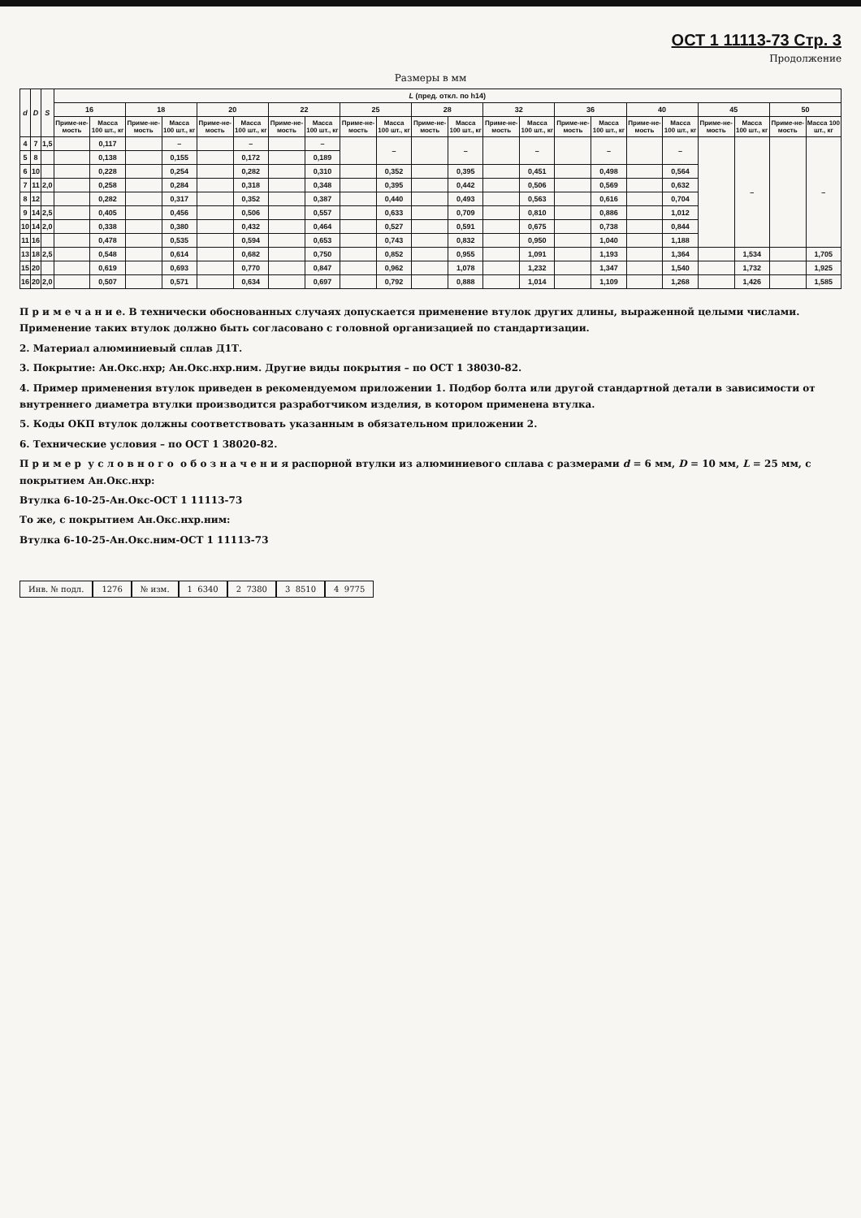ОСТ 1 11113-73 Стр. 3
Продолжение
Размеры в мм
| d | D | S | L (пред. откл. по h14) | | | | | | | | | | | | | | | | | | | | | |
| --- | --- | --- | --- | --- | --- | --- | --- | --- | --- | --- | --- | --- | --- | --- | --- | --- | --- | --- | --- | --- | --- | --- | --- | --- |
| | | | 16 | | 18 | | 20 | | 22 | | 25 | | 28 | | 32 | | 36 | | 40 | | 45 | | 50 | |
| | | | Приме-не-мость | Масса 100 шт., кг | Приме-не-мость | Масса 100 шт., кг | Приме-не-мость | Масса 100 шт., кг | Приме-не-мость | Масса 100 шт., кг | Приме-не-мость | Масса 100 шт., кг | Приме-не-мость | Масса 100 шт., кг | Приме-не-мость | Масса 100 шт., кг | Приме-не-мость | Масса 100 шт., кг | Приме-не-мость | Масса 100 шт., кг | Приме-не-мость | Масса 100 шт., кг | Приме-не-мость | Масса 100 шт., кг |
| 4 | 7 | 1,5 | | 0,117 | | – | | – | | – | | – | | – | | – | | – | | – | | – | | – |
| 5 | 8 | | | 0,138 | | 0,155 | | 0,172 | | 0,189 | | | | | | | | | | | | | | |
| 6 | 10 | | | 0,228 | | 0,254 | | 0,282 | | 0,310 | | 0,352 | | 0,395 | | 0,451 | | 0,498 | | 0,564 | | | | |
| 7 | 11 | 2,0 | | 0,258 | | 0,284 | | 0,318 | | 0,348 | | 0,395 | | 0,442 | | 0,506 | | 0,569 | | 0,632 | | | | |
| 8 | 12 | | | 0,282 | | 0,317 | | 0,352 | | 0,387 | | 0,440 | | 0,493 | | 0,563 | | 0,616 | | 0,704 | | | | |
| 9 | 14 | 2,5 | | 0,405 | | 0,456 | | 0,506 | | 0,557 | | 0,633 | | 0,709 | | 0,810 | | 0,886 | | 1,012 | | | | |
| 10 | 14 | 2,0 | | 0,338 | | 0,380 | | 0,432 | | 0,464 | | 0,527 | | 0,591 | | 0,675 | | 0,738 | | 0,844 | | | | |
| 11 | 16 | | | 0,478 | | 0,535 | | 0,594 | | 0,653 | | 0,743 | | 0,832 | | 0,950 | | 1,040 | | 1,188 | | | | |
| 13 | 18 | 2,5 | | 0,548 | | 0,614 | | 0,682 | | 0,750 | | 0,852 | | 0,955 | | 1,091 | | 1,193 | | 1,364 | | 1,534 | | 1,705 |
| 15 | 20 | | | 0,619 | | 0,693 | | 0,770 | | 0,847 | | 0,962 | | 1,078 | | 1,232 | | 1,347 | | 1,540 | | 1,732 | | 1,925 |
| 16 | 20 | 2,0 | | 0,507 | | 0,571 | | 0,634 | | 0,697 | | 0,792 | | 0,888 | | 1,014 | | 1,109 | | 1,268 | | 1,426 | | 1,585 |
П р и м е ч а н и е. В технически обоснованных случаях допускается применение втулок других длины, выраженной целыми числами. Применение таких втулок должно быть согласовано с головной организацией по стандартизации.
2. Материал алюминиевый сплав Д1Т.
3. Покрытие: Ан.Окс.нхр; Ан.Окс.нхр.ним. Другие виды покрытия – по ОСТ 1 38030-82.
4. Пример применения втулок приведен в рекомендуемом приложении 1. Подбор болта или другой стандартной детали в зависимости от внутреннего диаметра втулки производится разработчиком изделия, в котором применена втулка.
5. Коды ОКП втулок должны соответствовать указанным в обязательном приложении 2.
6. Технические условия – по ОСТ 1 38020-82.
П р и м е р у с л о в н о г о о б о з н а ч е н и я распорной втулки из алюминиевого сплава с размерами d = 6 мм, D = 10 мм, L = 25 мм, с покрытием Ан.Окс.нхр:
Втулка 6-10-25-Ан.Окс-ОСТ 1 11113-73
То же, с покрытием Ан.Окс.нхр.ним:
Втулка 6-10-25-Ан.Окс.ним-ОСТ 1 11113-73
Инв. № подл. 1276 № изм. 1 6340 2 7380 3 8510 4 9775